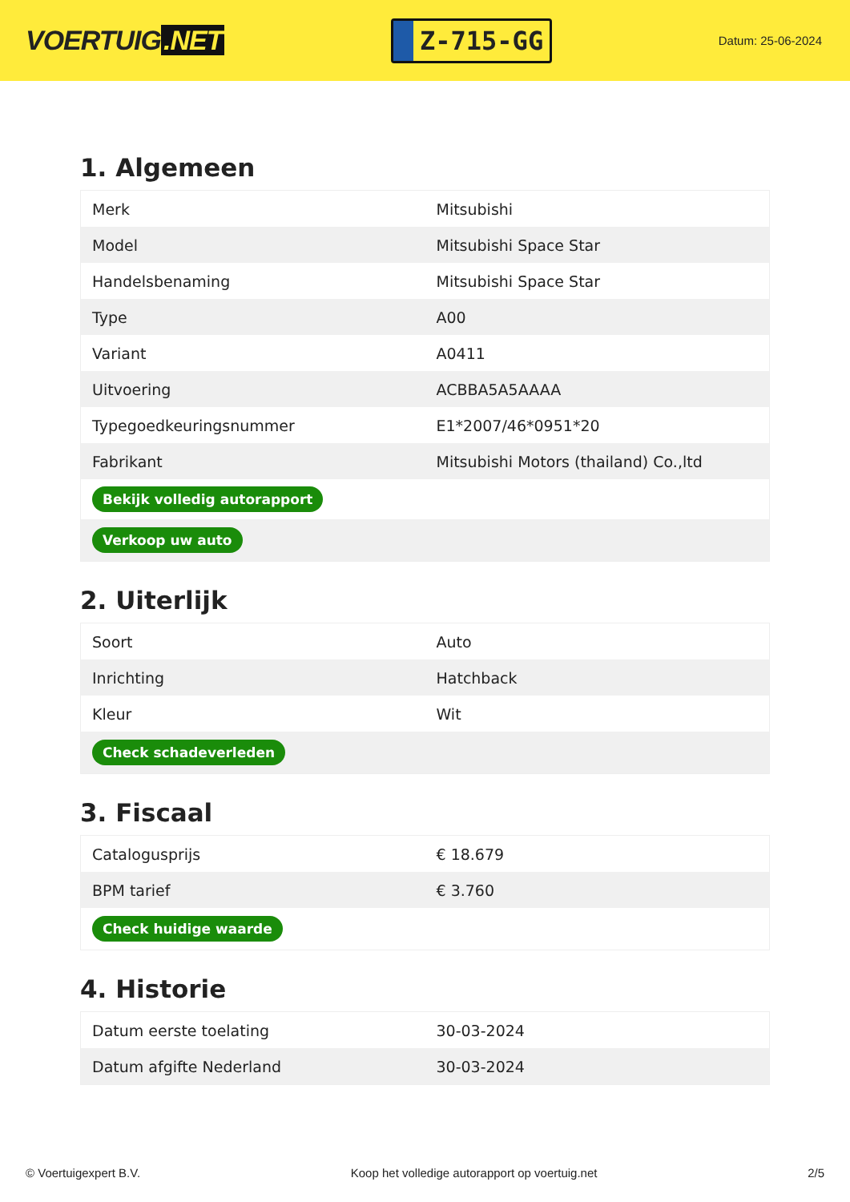VOERTUIG.NET
Z-715-GG
Datum: 25-06-2024
1. Algemeen
| Merk | Mitsubishi |
| Model | Mitsubishi Space Star |
| Handelsbenaming | Mitsubishi Space Star |
| Type | A00 |
| Variant | A0411 |
| Uitvoering | ACBBA5A5AAAA |
| Typegoedkeuringsnummer | E1*2007/46*0951*20 |
| Fabrikant | Mitsubishi Motors (thailand) Co.,ltd |
| Bekijk volledig autorapport | |
| Verkoop uw auto | |
2. Uiterlijk
| Soort | Auto |
| Inrichting | Hatchback |
| Kleur | Wit |
| Check schadeverleden | |
3. Fiscaal
| Catalogusprijs | € 18.679 |
| BPM tarief | € 3.760 |
| Check huidige waarde | |
4. Historie
| Datum eerste toelating | 30-03-2024 |
| Datum afgifte Nederland | 30-03-2024 |
© Voertuigexpert B.V. Koop het volledige autorapport op voertuig.net 2/5